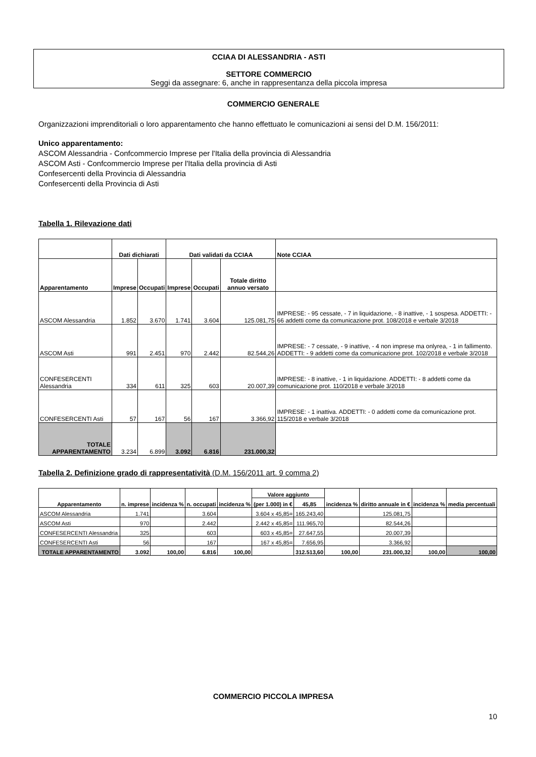CCIAA DI ALESSANDRIA - ASTI
SETTORE COMMERCIO
Seggi da assegnare: 6, anche in rappresentanza della piccola impresa
COMMERCIO GENERALE
Organizzazioni imprenditoriali o loro apparentamento che hanno effettuato le comunicazioni ai sensi del D.M. 156/2011:
Unico apparentamento:
ASCOM Alessandria - Confcommercio Imprese per l'Italia della provincia di Alessandria
ASCOM Asti - Confcommercio Imprese per l'Italia della provincia di Asti
Confesercenti della Provincia di Alessandria
Confesercenti della Provincia di Asti
Tabella 1. Rilevazione dati
| | Dati dichiarati | | Dati validati da CCIAA | | | Note CCIAA |
| --- | --- | --- | --- | --- | --- | --- |
| Apparentamento | Imprese | Occupati | Imprese | Occupati | Totale diritto annuo versato | |
| ASCOM Alessandria | 1.852 | 3.670 | 1.741 | 3.604 | 125.081,75 | IMPRESE: - 95 cessate, - 7 in liquidazione, - 8 inattive, - 1 sospesa. ADDETTI: - 66 addetti come da comunicazione prot. 108/2018 e verbale 3/2018 |
| ASCOM Asti | 991 | 2.451 | 970 | 2.442 | 82.544,26 | IMPRESE: - 7 cessate, - 9 inattive, - 4 non imprese ma onlyrea, - 1 in fallimento. ADDETTI: - 9 addetti come da comunicazione prot. 102/2018 e verbale 3/2018 |
| CONFESERCENTI Alessandria | 334 | 611 | 325 | 603 | 20.007,39 | IMPRESE: - 8 inattive, - 1 in liquidazione. ADDETTI: - 8 addetti come da comunicazione prot. 110/2018 e verbale 3/2018 |
| CONFESERCENTI Asti | 57 | 167 | 56 | 167 | 3.366,92 | IMPRESE: - 1 inattiva. ADDETTI: - 0 addetti come da comunicazione prot. 115/2018 e verbale 3/2018 |
| TOTALE APPARENTAMENTO | 3.234 | 6.899 | 3.092 | 6.816 | 231.000,32 | |
Tabella 2. Definizione grado di rappresentatività (D.M. 156/2011 art. 9 comma 2)
| Apparentamento | n. imprese | incidenza % | n. occupati | incidenza % | Valore aggiunto | | incidenza % | diritto annuale in € | incidenza % | media percentuali |
| --- | --- | --- | --- | --- | --- | --- | --- | --- | --- | --- |
| | | | | | (per 1.000) in € | 45,85 | | | | |
| ASCOM Alessandria | 1.741 | | 3.604 | | 3.604 x 45,85= | 165.243,40 | | 125.081,75 | | |
| ASCOM Asti | 970 | | 2.442 | | 2.442 x 45,85= | 111.965,70 | | 82.544,26 | | |
| CONFESERCENTI Alessandria | 325 | | 603 | | 603 x 45,85= | 27.647,55 | | 20.007,39 | | |
| CONFESERCENTI Asti | 56 | | 167 | | 167 x 45,85= | 7.656,95 | | 3.366,92 | | |
| TOTALE APPARENTAMENTO | 3.092 | 100,00 | 6.816 | 100,00 | | 312.513,60 | 100,00 | 231.000,32 | 100,00 | 100,00 |
COMMERCIO PICCOLA IMPRESA
10